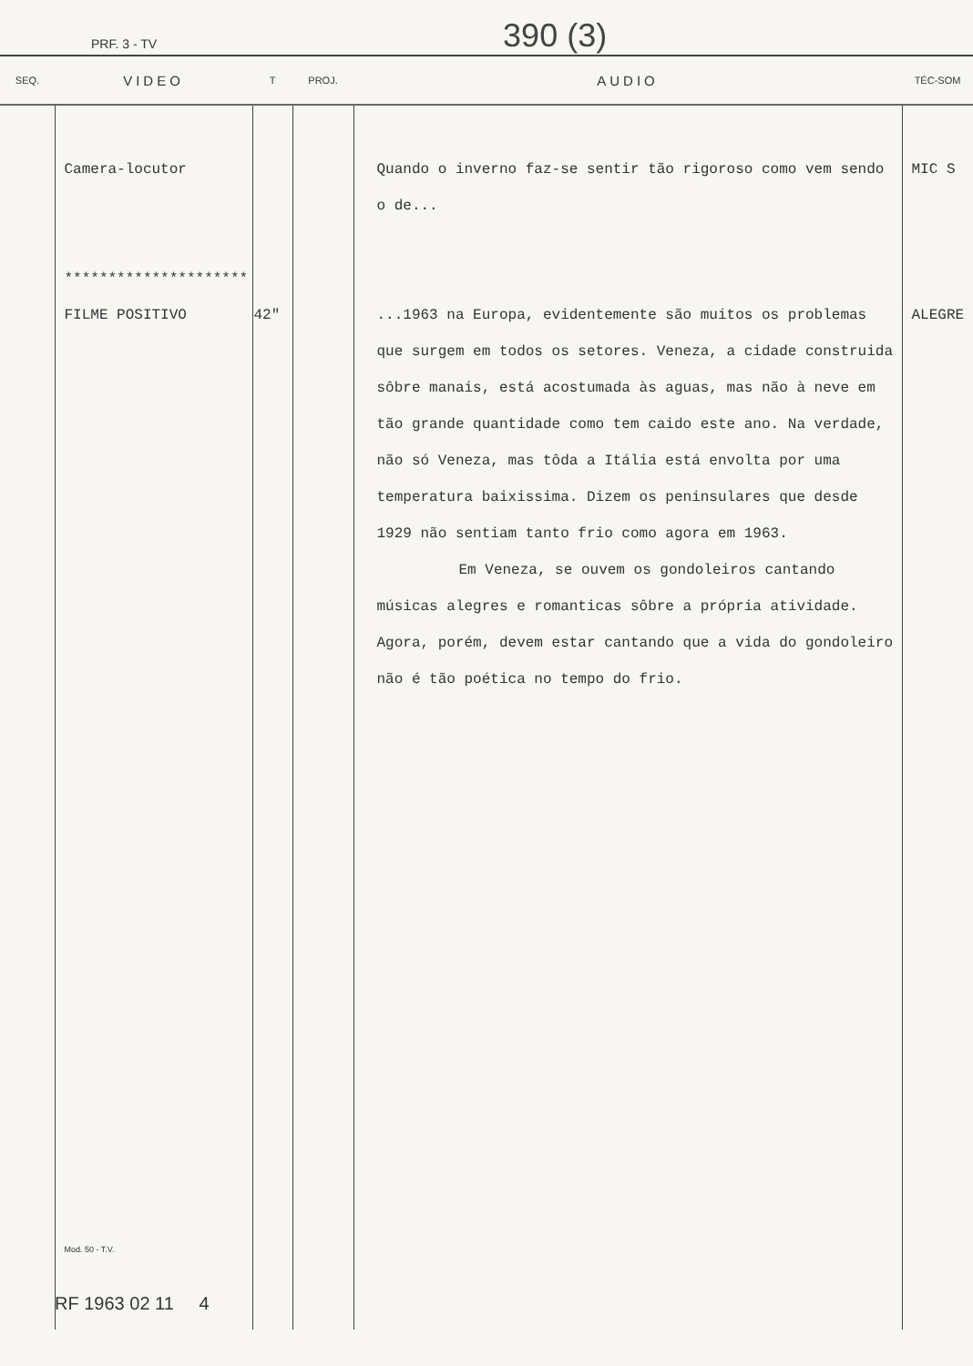PRF. 3 - TV 390 (3)
| SEQ. | VIDEO | T | PROJ. | AUDIO | TÉC-SOM |
| --- | --- | --- | --- | --- | --- |
| | Camera-locutor ********************* FILME POSITIVO Mod. 50 - T.V. | 42" | | Quando o inverno faz-se sentir tão rigoroso como vem sendo o de... ...1963 na Europa, evidentemente são muitos os problemas que surgem em todos os setores. Veneza, a cidade construida sôbre manais, está acostumada às aguas, mas não à neve em tão grande quantidade como tem caido este ano. Na verdade, não só Veneza, mas tôda a Itália está envolta por uma temperatura baixissima. Dizem os peninsulares que desde 1929 não sentiam tanto frio como agora em 1963. Em Veneza, se ouvem os gondoleiros cantando músicas alegres e romanticas sôbre a própria atividade. Agora, porém, devem estar cantando que a vida do gondoleiro não é tão poética no tempo do frio. | MIC S ALEGRE |
RF 1963 02 11 4